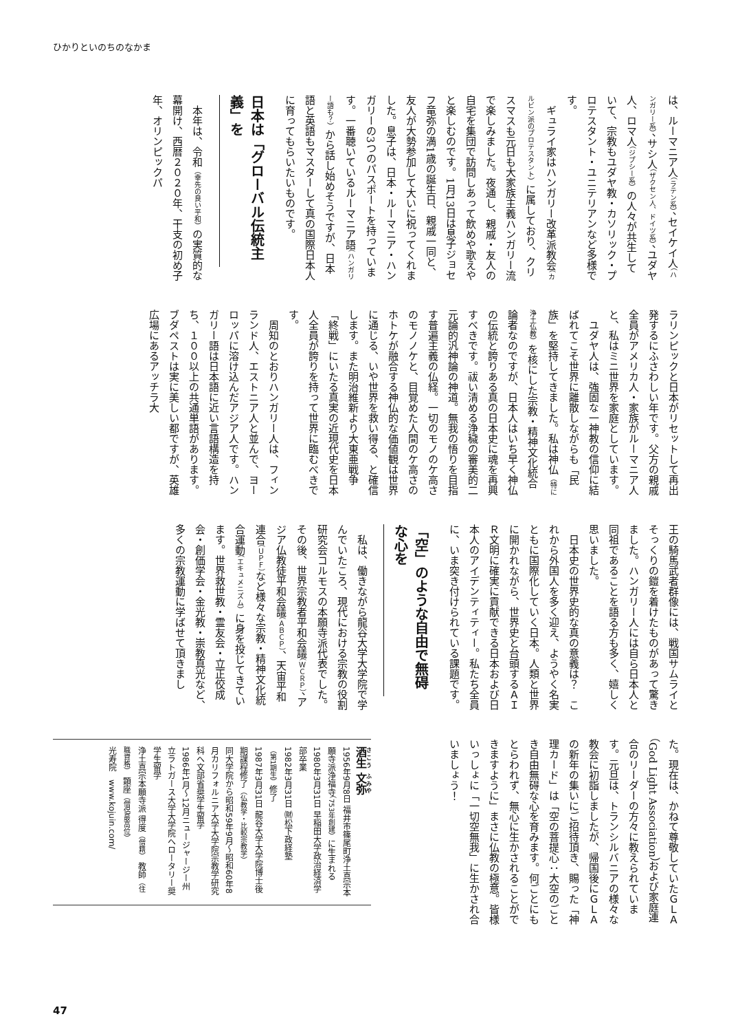ひかりといのちのなかま
は、ルーマニア人（ラテン系）、セイケイ人（ハンガリー系）、サシ人（ザクセン人、ドイツ系）、ユダヤ人、ロマ人（ジプシー系）の人々が共生していて、宗教もユダヤ教・カソリック・プロテスタント・ユニテリアンなど多様です。
ギュライ家はハンガリー改革派教会（カルビン派のプロテスタント）に属しており、クリスマスも元日も大家族主義ハンガリー流で楽しみました。夜通し、親戚・友人の自宅を集団で訪問しあって飲めや歌えやと楽しむのです。1月13日は息子ジョセフ竜弥の満1歳の誕生日、親戚一同と、友人が大勢参加して大いに祝ってくれました。息子は、日本・ルーマニア・ハンガリーの3つのパスポートを持っています。一番聴いているルーマニア語（ハンガリー語も？）から話し始めそうですが、日本語と英語もマスターして真の国際日本人に育ってもらいたいものです。
日本は「グローバル伝統主義」を
本年は、令和（幸先の良い平和）の実質的な幕開け、西暦２０２０年、干支の初め子年、オリンピックパ
ラリンピックと日本がリセットして再出発するにふさわしい年です。父方の親戚全員がアメリカ人・家族がルーマニア人と、私はミニ世界を家庭としています。
ユダヤ人は、強固な一神教の信仰に結ばれてこそ世界に離散しながらも「民族」を堅持してきました。私は神仏（特に浄土仏教）を核にした宗教・精神文化統合論者なのですが、日本人はいち早く神仏の伝統と誇りある真の日本史に魂を再興すべきです。祓い清める浄穢の審美的二元論的汎神論の神道。無我の悟りを目指す普遍主義の仏経。一切のモノのケ高さのモノノケと、目覚めた人間のケ高さのホトケが融合する神仏的な価値観は世界に通じる、いや世界を救い得る、と確信します。また明治維新より大東亜戦争「終戦」にいたる真実の近現代史を日本人全員が誇りを持って世界に臨むべきです。
周知のとおりハンガリー人は、フィンランド人、エストニア人と並んで、ヨーロッパに溶け込んだアジア人です。ハンガリー語は日本語に近い言語構造を持ち、１００以上の共通単語があります。ブダペストは実に美しい都ですが、英雄広場にあるアッチラ大
王の騎馬武者群像には、戦国サムライとそっくりの鎧を着けたものがあって驚きました。ハンガリー人には自ら日本人と同祖であることを語る方も多く、嬉しく思いました。
日本史の世界史的な真の意義は？　これから外国人を多く迎え、ようやく名実ともに国際化していく日本。人類と世界に開かれながら、世界史と台頭するＡＩＲ文明に確実に貢献できる日本および日本人のアイデンティティー。私たち全員に、いま突き付けられている課題です。
「空」のような自由で無碍な心を
私は、働きながら龍谷大学大学院で学んでいたころ、現代における宗教の役割研究会コルモスの本願寺派代表でした。その後、世界宗教者平和会議（ＷＣＲＰ）、アジア仏教徒平和会議（ＡＢＣＰ）、天宙平和連合（ＵＰＦ）など様々な宗教・精神文化統合運動（エキュメニズム）に身を投じてきています。世界救世教・霊友会・立正佼成会・創価学会・金光教・崇教真光など、多くの宗教運動に学ばせて頂きまし
た。現在は、かねて尊敬していたＧＬＡ（God Light Association）および家庭連合のリーダーの方々に教えられています。元旦は、トランシルバニアの様々な教会に初詣しましたが、帰国後にＧＬＡの新年の集いにご招待頂き、賜った「神理カード」は「空の菩提心：大空のごとき自由無碍な心を育みます。何ごとにもとらわれず、無心に生かされることができますように」まさに仏教の極意。皆様いっしょに「一切空無我」に生かされ合いましょう！
酒生 文弥
1956年9月8日 福井市篠尾町浄土真宗本願寺派浄福寺（753年創建）に生まれる
1980年3月31日 早稲田大学政治経済学部卒業
1982年3月31日 ㈶松下政経塾（第1期生）修了
1987年3月31日 龍谷大学大学院博士後期課程修了（仏教学・比較宗教学）
同大学院から昭和59年9月〜昭和60年8月カリフォルニア大学大学院宗教学研究科へ文部省奨学生留学
1986年1月〜12月ニュージャージー州立ラトガース大学大学院へロータリー奨学生留学
浄土真宗本願寺派 得度（僧籍） 教師（住職資格） 顕座（僧侶最高位）
光寿院　www.kojuin.com/
47